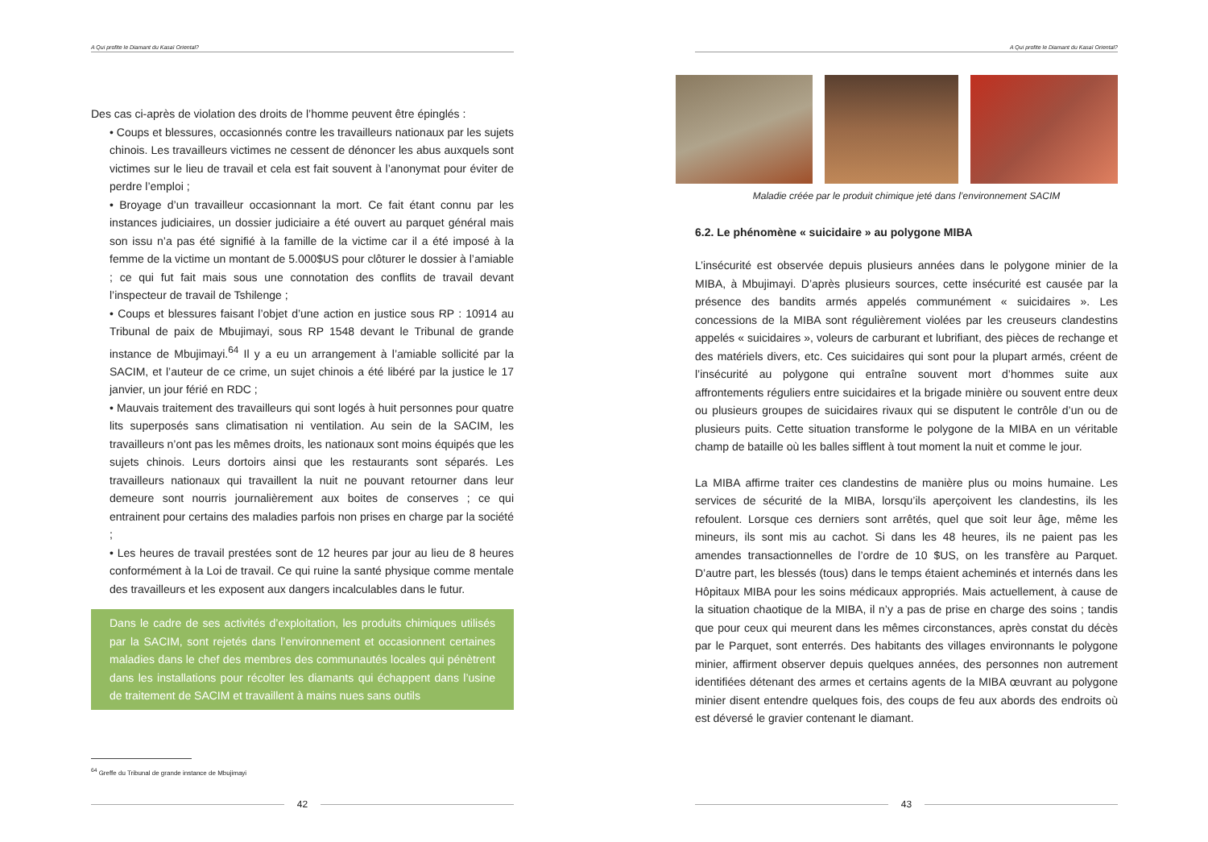A Qui profite le Diamant du Kasaï Oriental?
Des cas ci-après de violation des droits de l’homme peuvent être épinglés :
• Coups et blessures, occasionnés contre les travailleurs nationaux par les sujets chinois. Les travailleurs victimes ne cessent de dénoncer les abus auxquels sont victimes sur le lieu de travail et cela est fait souvent à l’anonymat pour éviter de perdre l’emploi ;
• Broyage d’un travailleur occasionnant la mort. Ce fait étant connu par les instances judiciaires, un dossier judiciaire a été ouvert au parquet général mais son issu n’a pas été signifié à la famille de la victime car il a été imposé à la femme de la victime un montant de 5.000$US pour clôturer le dossier à l’amiable ; ce qui fut fait mais sous une connotation des conflits de travail devant l’inspecteur de travail de Tshilenge ;
• Coups et blessures faisant l’objet d’une action en justice sous RP : 10914 au Tribunal de paix de Mbujimayi, sous RP 1548 devant le Tribunal de grande instance de Mbujimayi.<sup>64</sup> Il y a eu un arrangement à l’amiable sollicité par la SACIM, et l’auteur de ce crime, un sujet chinois a été libéré par la justice le 17 janvier, un jour férié en RDC ;
• Mauvais traitement des travailleurs qui sont logés à huit personnes pour quatre lits superposés sans climatisation ni ventilation. Au sein de la SACIM, les travailleurs n’ont pas les mêmes droits, les nationaux sont moins équipés que les sujets chinois. Leurs dortoirs ainsi que les restaurants sont séparés. Les travailleurs nationaux qui travaillent la nuit ne pouvant retourner dans leur demeure sont nourris journalièrement aux boites de conserves ; ce qui entrainent pour certains des maladies parfois non prises en charge par la société ;
• Les heures de travail prestées sont de 12 heures par jour au lieu de 8 heures conformément à la Loi de travail. Ce qui ruine la santé physique comme mentale des travailleurs et les exposent aux dangers incalculables dans le futur.
Dans le cadre de ses activités d’exploitation, les produits chimiques utilisés par la SACIM, sont rejetés dans l’environnement et occasionnent certaines maladies dans le chef des membres des communautés locales qui pénètrent dans les installations pour récolter les diamants qui échappent dans l’usine de traitement de SACIM et travaillent à mains nues sans outils
<sup>64</sup> Greffe du Tribunal de grande instance de Mbujimayi
42
A Qui profite le Diamant du Kasaï Oriental?
Maladie créée par le produit chimique jeté dans l’environnement SACIM
6.2. Le phénomène « suicidaire » au polygone MIBA
L’insécurité est observée depuis plusieurs années dans le polygone minier de la MIBA, à Mbujimayi. D’après plusieurs sources, cette insécurité est causée par la présence des bandits armés appelés communément « suicidaires ». Les concessions de la MIBA sont régulièrement violées par les creuseurs clandestins appelés « suicidaires », voleurs de carburant et lubrifiant, des pièces de rechange et des matériels divers, etc. Ces suicidaires qui sont pour la plupart armés, créent de l’insécurité au polygone qui entraîne souvent mort d’hommes suite aux affrontements réguliers entre suicidaires et la brigade minière ou souvent entre deux ou plusieurs groupes de suicidaires rivaux qui se disputent le contrôle d’un ou de plusieurs puits. Cette situation transforme le polygone de la MIBA en un véritable champ de bataille où les balles sifflent à tout moment la nuit et comme le jour.
La MIBA affirme traiter ces clandestins de manière plus ou moins humaine. Les services de sécurité de la MIBA, lorsqu’ils aperçoivent les clandestins, ils les refoulent. Lorsque ces derniers sont arrêtés, quel que soit leur âge, même les mineurs, ils sont mis au cachot. Si dans les 48 heures, ils ne paient pas les amendes transactionnelles de l’ordre de 10 $US, on les transfère au Parquet. D’autre part, les blessés (tous) dans le temps étaient acheminés et internés dans les Hôpitaux MIBA pour les soins médicaux appropriés. Mais actuellement, à cause de la situation chaotique de la MIBA, il n’y a pas de prise en charge des soins ; tandis que pour ceux qui meurent dans les mêmes circonstances, après constat du décès par le Parquet, sont enterrés. Des habitants des villages environnants le polygone minier, affirment observer depuis quelques années, des personnes non autrement identifiées détenant des armes et certains agents de la MIBA œuvrant au polygone minier disent entendre quelques fois, des coups de feu aux abords des endroits où est déversé le gravier contenant le diamant.
43